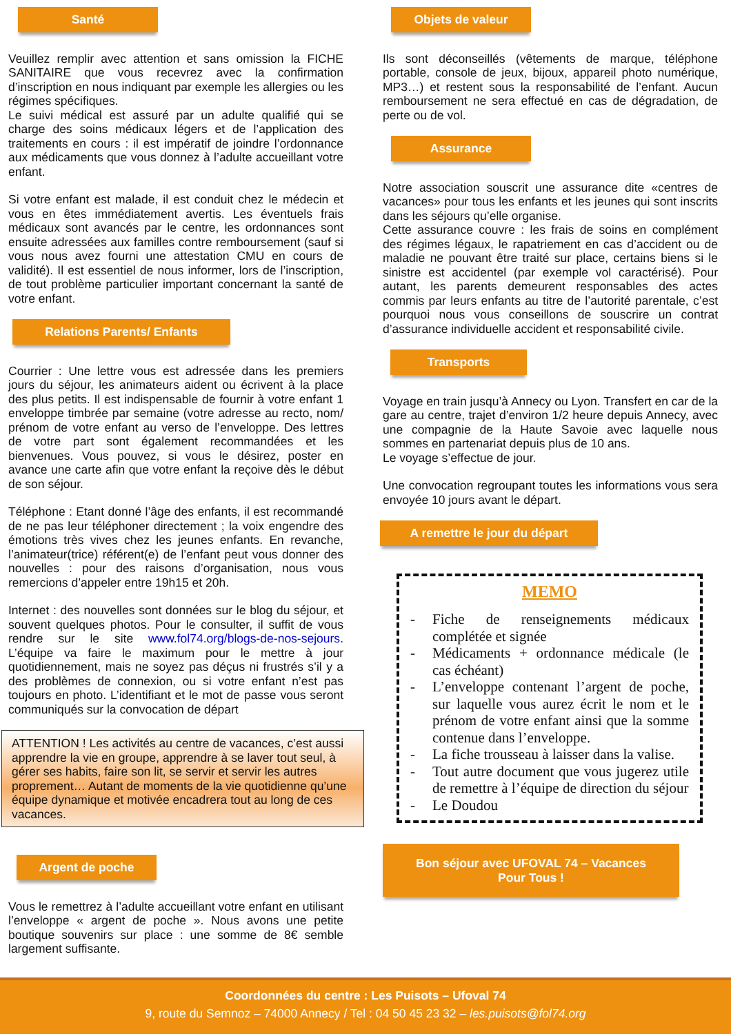Santé
Veuillez remplir avec attention et sans omission la FICHE SANITAIRE que vous recevrez avec la confirmation d’inscription en nous indiquant par exemple les allergies ou les régimes spécifiques.
Le suivi médical est assuré par un adulte qualifié qui se charge des soins médicaux légers et de l’application des traitements en cours : il est impératif de joindre l’ordonnance aux médicaments que vous donnez à l’adulte accueillant votre enfant.
Si votre enfant est malade, il est conduit chez le médecin et vous en êtes immédiatement avertis. Les éventuels frais médicaux sont avancés par le centre, les ordonnances sont ensuite adressées aux familles contre remboursement (sauf si vous nous avez fourni une attestation CMU en cours de validité). Il est essentiel de nous informer, lors de l’inscription, de tout problème particulier important concernant la santé de votre enfant.
Relations Parents/ Enfants
Courrier : Une lettre vous est adressée dans les premiers jours du séjour, les animateurs aident ou écrivent à la place des plus petits. Il est indispensable de fournir à votre enfant 1 enveloppe timbrée par semaine (votre adresse au recto, nom/ prénom de votre enfant au verso de l’enveloppe. Des lettres de votre part sont également recommandées et les bienvenues. Vous pouvez, si vous le désirez, poster en avance une carte afin que votre enfant la reçoive dès le début de son séjour.
Téléphone : Etant donné l’âge des enfants, il est recommandé de ne pas leur téléphoner directement ; la voix engendre des émotions très vives chez les jeunes enfants. En revanche, l’animateur(trice) référent(e) de l’enfant peut vous donner des nouvelles : pour des raisons d’organisation, nous vous remercions d’appeler entre 19h15 et 20h.
Internet : des nouvelles sont données sur le blog du séjour, et souvent quelques photos. Pour le consulter, il suffit de vous rendre sur le site www.fol74.org/blogs-de-nos-sejours. L’équipe va faire le maximum pour le mettre à jour quotidiennement, mais ne soyez pas déçus ni frustrés s’il y a des problèmes de connexion, ou si votre enfant n’est pas toujours en photo. L’identifiant et le mot de passe vous seront communiqués sur la convocation de départ
ATTENTION ! Les activités au centre de vacances, c’est aussi apprendre la vie en groupe, apprendre à se laver tout seul, à gérer ses habits, faire son lit, se servir et servir les autres proprement… Autant de moments de la vie quotidienne qu’une équipe dynamique et motivée encadrera tout au long de ces vacances.
Argent de poche
Vous le remettrez à l’adulte accueillant votre enfant en utilisant l’enveloppe « argent de poche ». Nous avons une petite boutique souvenirs sur place : une somme de 8€ semble largement suffisante.
Objets de valeur
Ils sont déconseillés (vêtements de marque, téléphone portable, console de jeux, bijoux, appareil photo numérique, MP3…) et restent sous la responsabilité de l’enfant. Aucun remboursement ne sera effectué en cas de dégradation, de perte ou de vol.
Assurance
Notre association souscrit une assurance dite «centres de vacances» pour tous les enfants et les jeunes qui sont inscrits dans les séjours qu’elle organise.
Cette assurance couvre : les frais de soins en complément des régimes légaux, le rapatriement en cas d’accident ou de maladie ne pouvant être traité sur place, certains biens si le sinistre est accidentel (par exemple vol caractérisé). Pour autant, les parents demeurent responsables des actes commis par leurs enfants au titre de l’autorité parentale, c’est pourquoi nous vous conseillons de souscrire un contrat d’assurance individuelle accident et responsabilité civile.
Transports
Voyage en train jusqu’à Annecy ou Lyon. Transfert en car de la gare au centre, trajet d’environ 1/2 heure depuis Annecy, avec une compagnie de la Haute Savoie avec laquelle nous sommes en partenariat depuis plus de 10 ans.
Le voyage s’effectue de jour.
Une convocation regroupant toutes les informations vous sera envoyée 10 jours avant le départ.
A remettre le jour du départ
MEMO
- Fiche de renseignements médicaux complétée et signée
- Médicaments + ordonnance médicale (le cas échéant)
- L’enveloppe contenant l’argent de poche, sur laquelle vous aurez écrit le nom et le prénom de votre enfant ainsi que la somme contenue dans l’enveloppe.
- La fiche trousseau à laisser dans la valise.
- Tout autre document que vous jugerez utile de remettre à l’équipe de direction du séjour
- Le Doudou
Bon séjour avec UFOVAL 74 – Vacances
Pour Tous !
Coordonnées du centre : Les Puisots – Ufoval 74
9, route du Semnoz – 74000 Annecy / Tel : 04 50 45 23 32 – les.puisots@fol74.org